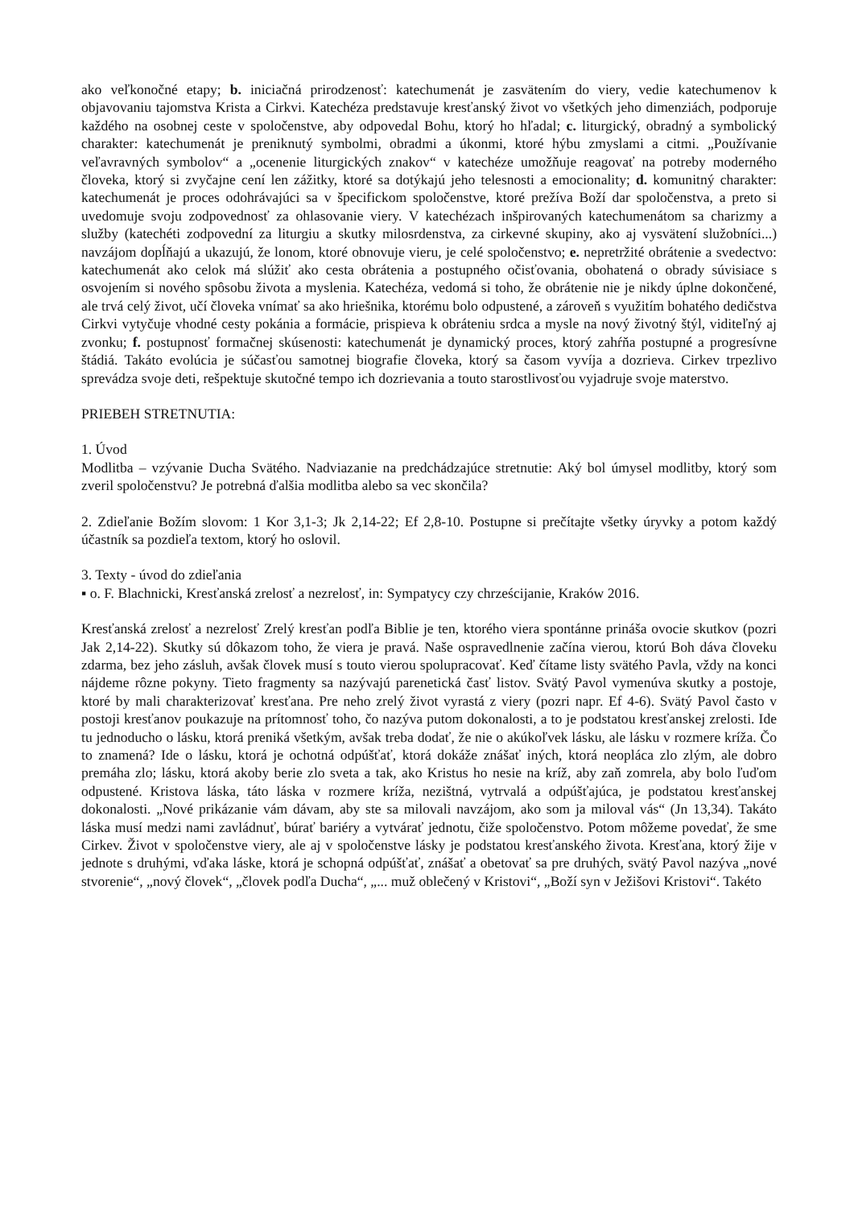ako veľkonočné etapy; b. iniciačná prirodzenosť: katechumenát je zasvätením do viery, vedie katechumenov k objavovaniu tajomstva Krista a Cirkvi. Katechéza predstavuje kresťanský život vo všetkých jeho dimenziách, podporuje každého na osobnej ceste v spoločenstve, aby odpovedal Bohu, ktorý ho hľadal; c. liturgický, obradný a symbolický charakter: katechumenát je preniknutý symbolmi, obradmi a úkonmi, ktoré hýbu zmyslami a citmi. „Používanie veľavravných symbolov“ a „ocenenie liturgických znakov“ v katechéze umožňuje reagovať na potreby moderného človeka, ktorý si zvyčajne cení len zážitky, ktoré sa dotýkajú jeho telesnosti a emocionality; d. komunitný charakter: katechumenát je proces odohrávajúci sa v špecifickom spoločenstve, ktoré prežíva Boží dar spoločenstva, a preto si uvedomuje svoju zodpovednosť za ohlasovanie viery. V katechézach inšpirovaných katechumenátom sa charizmy a služby (katechéti zodpovední za liturgiu a skutky milosrdenstva, za cirkevné skupiny, ako aj vysvätení služobníci...) navzájom dopĺňajú a ukazujú, že lonom, ktoré obnovuje vieru, je celé spoločenstvo; e. nepretržité obrátenie a svedectvo: katechumenát ako celok má slúžiť ako cesta obrátenia a postupného očisťovania, obohatená o obrady súvisiace s osvojením si nového spôsobu života a myslenia. Katechéza, vedomá si toho, že obrátenie nie je nikdy úplne dokončené, ale trvá celý život, učí človeka vnímať sa ako hriešnika, ktorému bolo odpustené, a zároveň s využitím bohatého dedičstva Cirkvi vytyčuje vhodné cesty pokánia a formácie, prispieva k obráteniu srdca a mysle na nový životný štýl, viditeľný aj zvonku; f. postupnosť formačnej skúsenosti: katechumenát je dynamický proces, ktorý zahŕňa postupné a progresívne štádiá. Takáto evolúcia je súčasťou samotnej biografie človeka, ktorý sa časom vyvíja a dozrieva. Cirkev trpezlivo sprevádza svoje deti, rešpektuje skutočné tempo ich dozrievania a touto starostlivosťou vyjadruje svoje materstvo.
PRIEBEH STRETNUTIA:
1. Úvod
Modlitba – vzývanie Ducha Svätého. Nadviazanie na predchádzajúce stretnutie: Aký bol úmysel modlitby, ktorý som zveril spoločenstvu? Je potrebná ďalšia modlitba alebo sa vec skončila?
2. Zdieľanie Božím slovom: 1 Kor 3,1-3; Jk 2,14-22; Ef 2,8-10. Postupne si prečítajte všetky úryvky a potom každý účastník sa pozdieľa textom, ktorý ho oslovil.
3. Texty - úvod do zdieľania
▪ o. F. Blachnicki, Kresťanská zrelosť a nezrelosť, in: Sympatycy czy chrześcijanie, Kraków 2016.
Kresťanská zrelosť a nezrelosť Zrelý kresťan podľa Biblie je ten, ktorého viera spontánne prináša ovocie skutkov (pozri Jak 2,14-22). Skutky sú dôkazom toho, že viera je pravá. Naše ospravedlnenie začína vierou, ktorú Boh dáva človeku zdarma, bez jeho zásluh, avšak človek musí s touto vierou spolupracovať. Keď čítame listy svätého Pavla, vždy na konci nájdeme rôzne pokyny. Tieto fragmenty sa nazývajú parenetická časť listov. Svätý Pavol vymenúva skutky a postoje, ktoré by mali charakterizovať kresťana. Pre neho zrelý život vyrastá z viery (pozri napr. Ef 4-6). Svätý Pavol často v postoji kresťanov poukazuje na prítomnosť toho, čo nazýva putom dokonalosti, a to je podstatou kresťanskej zrelosti. Ide tu jednoducho o lásku, ktorá preniká všetkým, avšak treba dodať, že nie o akúkoľvek lásku, ale lásku v rozmere kríža. Čo to znamená? Ide o lásku, ktorá je ochotná odpúšťať, ktorá dokáže znášať iných, ktorá neopláca zlo zlým, ale dobro premáha zlo; lásku, ktorá akoby berie zlo sveta a tak, ako Kristus ho nesie na kríž, aby zaň zomrela, aby bolo ľuďom odpustené. Kristova láska, táto láska v rozmere kríža, nezištná, vytrvalá a odpúšťajúca, je podstatou kresťanskej dokonalosti. „Nové prikázanie vám dávam, aby ste sa milovali navzájom, ako som ja miloval vás“ (Jn 13,34). Takáto láska musí medzi nami zavládnuť, búrať bariéry a vytvárať jednotu, čiže spoločenstvo. Potom môžeme povedať, že sme Cirkev. Život v spoločenstve viery, ale aj v spoločenstve lásky je podstatou kresťanského života. Kresťana, ktorý žije v jednote s druhými, vďaka láske, ktorá je schopná odpúšťať, znášať a obetovať sa pre druhých, svätý Pavol nazýva „nové stvorenie“, „nový človek“, „človek podľa Ducha“, „... muž oblečený v Kristovi“, „Boží syn v Ježišovi Kristovi“. Takéto